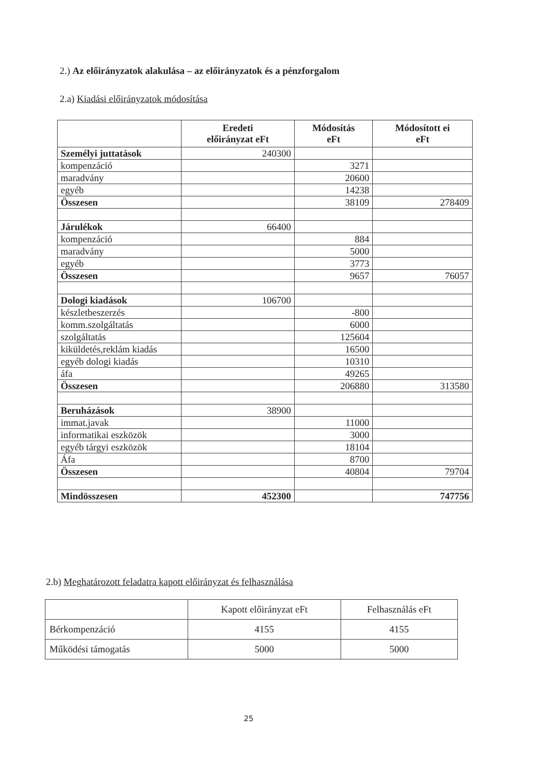2.) Az előirányzatok alakulása – az előirányzatok és a pénzforgalom
2.a) Kiadási előirányzatok módosítása
| | Eredeti előirányzat eFt | Módosítás eFt | Módosított ei eFt |
| --- | --- | --- | --- |
| Személyi juttatások | 240300 | | |
| kompenzáció | | 3271 | |
| maradvány | | 20600 | |
| egyéb | | 14238 | |
| Összesen | | 38109 | 278409 |
| Járulékok | 66400 | | |
| kompenzáció | | 884 | |
| maradvány | | 5000 | |
| egyéb | | 3773 | |
| Összesen | | 9657 | 76057 |
| Dologi kiadások | 106700 | | |
| készletbeszerzés | | -800 | |
| komm.szolgáltatás | | 6000 | |
| szolgáltatás | | 125604 | |
| kiküldetés,reklám kiadás | | 16500 | |
| egyéb dologi kiadás | | 10310 | |
| áfa | | 49265 | |
| Összesen | | 206880 | 313580 |
| Beruházások | 38900 | | |
| immat.javak | | 11000 | |
| informatikai eszközök | | 3000 | |
| egyéb tárgyi eszközök | | 18104 | |
| Áfa | | 8700 | |
| Összesen | | 40804 | 79704 |
| Mindösszesen | 452300 | | 747756 |
2.b) Meghatározott feladatra kapott előirányzat és felhasználása
| | Kapott előirányzat eFt | Felhasználás eFt |
| --- | --- | --- |
| Bérkompenzáció | 4155 | 4155 |
| Működési támogatás | 5000 | 5000 |
25